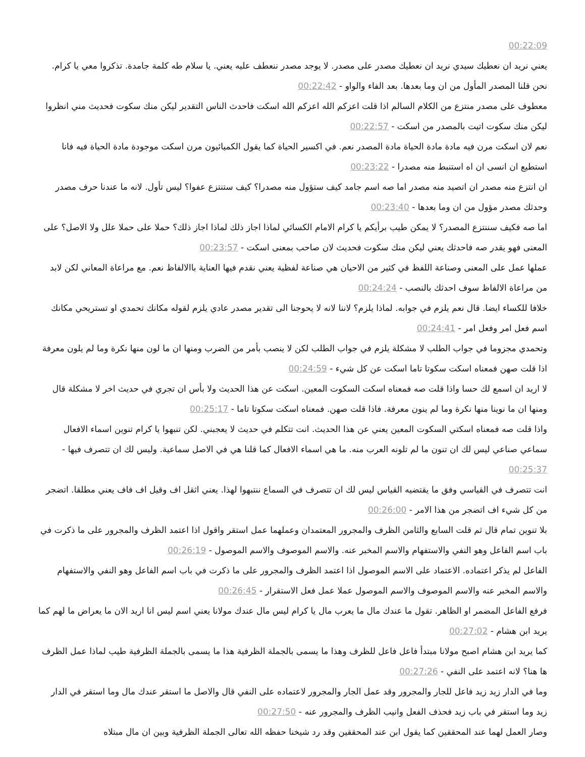00:22:09
يعني نريد ان نعطيك سيدي نريد ان نعطيك مصدر على مصدر. لا يوجد مصدر ننعطف عليه يعني. يا سلام طه كلمة جامدة. تذكروا معي يا كرام. نحن قلنا المصدر المأول من ان وما بعدها. بعد الفاء والواو - 00:22:42
معطوف على مصدر منتزع من الكلام السالم اذا قلت اعزكم الله اعزكم الله اسكت فاحدث الناس التقدير ليكن منك سكوت فحديث مني انظروا ليكن منك سكوت اتيت بالمصدر من اسكت - 00:22:57
نعم لان اسكت مرن فيه مادة مادة الحياة مادة المصدر نعم. في اكسير الحياة كما يقول الكميائيون مرن اسكت موجودة مادة الحياة فيه فانا استطيع ان انسى ان اه استنبط منه مصدرا - 00:23:22
ان انتزع منه مصدر ان اتصيد منه مصدر اما صه اسم جامد كيف ستؤول منه مصدرا؟ كيف ستنتزع عفوا؟ ليس تأول. لانه ما عندنا حرف مصدر وحدثك مصدر مؤول من ان وما بعدها - 00:23:40
اما صه فكيف سننتزع المصدر؟ لا يمكن طيب برأيكم يا كرام الامام الكسائي لماذا اجاز ذلك لماذا اجاز ذلك؟ حملا على حملا علل ولا الاصل؟ على المعنى فهو يقدر صه فاحدثك يعني ليكن منك سكوت فحديث لان صاحب بمعنى اسكت - 00:23:57
عملها عمل على المعنى وصناعة اللفظ في كثير من الاحيان هي صناعة لفظية يعني نقدم فيها العناية باالالفاظ نعم. مع مراعاة المعاني لكن لابد من مراعاة الالفاظ سوف احدثك بالنصب - 00:24:24
خلافا للكساء ايضا. قال نعم يلزم في جوابه. لماذا يلزم؟ لاننا لانه لا يحوجنا الى تقدير مصدر عادي يلزم لقوله مكانك تحمدي او تستريحي مكانك اسم فعل امر وفعل امر - 00:24:41
وتحمدي مجزوما في جواب الطلب لا مشكلة يلزم في جواب الطلب لكن لا ينصب بأمر من الضرب ومنها ان ما لون منها نكرة وما لم يلون معرفة اذا قلت صهن فمعناه اسكت سكوتا تاما اسكت عن كل شيء - 00:24:59
لا اريد ان اسمع لك حسا واذا قلت صه فمعناه اسكت السكوت المعين. اسكت عن هذا الحديث ولا بأس ان تجري في حديث اخر لا مشكلة قال ومنها ان ما نوينا منها نكرة وما لم ينون معرفة. فاذا قلت صهن. فمعناه اسكت سكوتا تاما - 00:25:17
واذا قلت صه فمعناه اسكتي السكوت المعين يعني عن هذا الحديث. انت تتكلم في حديث لا يعجبني. لكن تنبهوا يا كرام تنوين اسماء الافعال سماعي صناعي ليس لك ان تنون ما لم تلونه العرب منه. ما هي اسماء الافعال كما قلنا هي في الاصل سماعية. وليس لك ان تتصرف فيها - 00:25:37
انت تتصرف في القياسي وفق ما يقتضيه القياس ليس لك ان تتصرف في السماع ننتبهوا لهذا. يعني اثقل اف وقيل اف فاف يعني مطلقا. اتضجر من كل شيء اف اتضجر من هذا الامر - 00:26:00
بلا تنوين تمام قال ثم قلت السابع والثامن الظرف والمجرور المعتمدان وعملهما عمل استقر واقول اذا اعتمد الظرف والمجرور على ما ذكرت في باب اسم الفاعل وهو النفي والاستفهام والاسم المخبر عنه. والاسم الموصوف والاسم الموصول - 00:26:19
الفاعل لم يذكر اعتماده. الاعتماد على الاسم الموصول اذا اعتمد الظرف والمجرور على ما ذكرت في باب اسم الفاعل وهو النفي والاستفهام والاسم المخبر عنه والاسم الموصوف والاسم الموصول عملا عمل فعل الاستقرار - 00:26:45
فرفع الفاعل المضمر او الظاهر. تقول ما عندك مال ما يعرب مال يا كرام ليس مال عندك مولانا يعني اسم ليس انا اريد الان ما يعراض ما لهم كما يريد ابن هشام - 00:27:02
كما يريد ابن هشام اصبح مولانا مبتدأ فاعل فاعل للظرف وهذا ما يسمى بالجملة الظرفية هذا ما يسمى بالجملة الظرفية طيب لماذا عمل الظرف ها هنا؟ لانه اعتمد على النفي - 00:27:26
وما في الدار زيد زيد فاعل للجار والمجرور وقد عمل الجار والمجرور لاعتماده على النفي قال والاصل ما استقر عندك مال وما استقر في الدار زيد وما استقر في باب زيد فحذف الفعل وانيب الظرف والمجرور عنه - 00:27:50
وصار العمل لهما عند المحققين كما يقول ابن عند المحققين وقد رد شيخنا حفظه الله تعالى الجملة الظرفية وبين ان مال مبتلاه